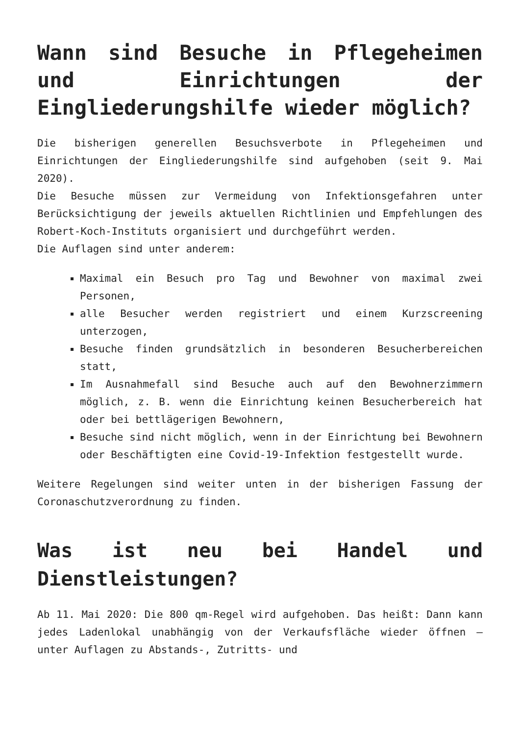Wann sind Besuche in Pflegeheimen und Einrichtungen der Eingliederungshilfe wieder möglich?
Die bisherigen generellen Besuchsverbote in Pflegeheimen und Einrichtungen der Eingliederungshilfe sind aufgehoben (seit 9. Mai 2020).
Die Besuche müssen zur Vermeidung von Infektionsgefahren unter Berücksichtigung der jeweils aktuellen Richtlinien und Empfehlungen des Robert-Koch-Instituts organisiert und durchgeführt werden.
Die Auflagen sind unter anderem:
Maximal ein Besuch pro Tag und Bewohner von maximal zwei Personen,
alle Besucher werden registriert und einem Kurzscreening unterzogen,
Besuche finden grundsätzlich in besonderen Besucherbereichen statt,
Im Ausnahmefall sind Besuche auch auf den Bewohnerzimmern möglich, z. B. wenn die Einrichtung keinen Besucherbereich hat oder bei bettlägerigen Bewohnern,
Besuche sind nicht möglich, wenn in der Einrichtung bei Bewohnern oder Beschäftigten eine Covid-19-Infektion festgestellt wurde.
Weitere Regelungen sind weiter unten in der bisherigen Fassung der Coronaschutzverordnung zu finden.
Was ist neu bei Handel und Dienstleistungen?
Ab 11. Mai 2020: Die 800 qm-Regel wird aufgehoben. Das heißt: Dann kann jedes Ladenlokal unabhängig von der Verkaufsfläche wieder öffnen – unter Auflagen zu Abstands-, Zutritts- und